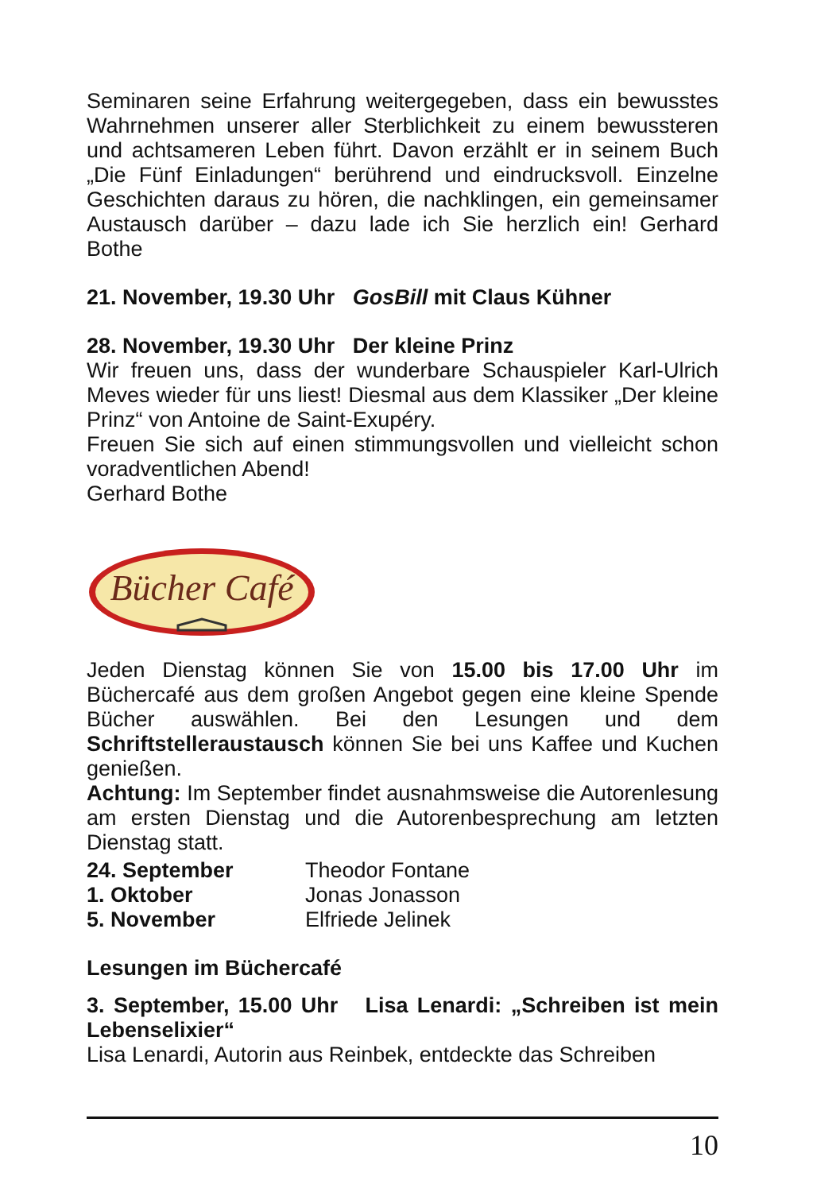Seminaren seine Erfahrung weitergegeben, dass ein bewusstes Wahrnehmen unserer aller Sterblichkeit zu einem bewussteren und achtsameren Leben führt. Davon erzählt er in seinem Buch „Die Fünf Einladungen“ berührend und eindrucksvoll. Einzelne Geschichten daraus zu hören, die nachklingen, ein gemeinsamer Austausch darüber – dazu lade ich Sie herzlich ein! Gerhard Bothe
21. November, 19.30 Uhr GosBill mit Claus Kühner
28. November, 19.30 Uhr Der kleine Prinz
Wir freuen uns, dass der wunderbare Schauspieler Karl-Ulrich Meves wieder für uns liest! Diesmal aus dem Klassiker „Der kleine Prinz“ von Antoine de Saint-Exupéry.
Freuen Sie sich auf einen stimmungsvollen und vielleicht schon voradventlichen Abend!
Gerhard Bothe
Bücher Café
Jeden Dienstag können Sie von 15.00 bis 17.00 Uhr im Büchercafé aus dem großen Angebot gegen eine kleine Spende Bücher auswählen. Bei den Lesungen und dem Schriftstelleraustausch können Sie bei uns Kaffee und Kuchen genießen.
Achtung: Im September findet ausnahmsweise die Autorenlesung am ersten Dienstag und die Autorenbesprechung am letzten Dienstag statt.
24. September Theodor Fontane
1. Oktober Jonas Jonasson
5. November Elfriede Jelinek
Lesungen im Büchercafé
3. September, 15.00 Uhr Lisa Lenardi: „Schreiben ist mein Lebenselixier“
Lisa Lenardi, Autorin aus Reinbek, entdeckte das Schreiben
10